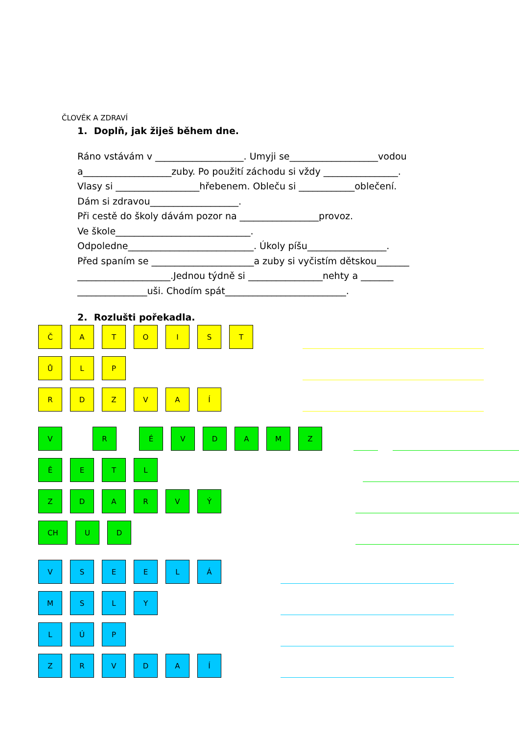ČLOVĚK A ZDRAVÍ
1. Doplň, jak žiješ během dne.
Ráno vstávám v ___________________. Umyji se___________________vodou
a___________________zuby. Po použití záchodu si vždy ________________.
Vlasy si __________________hřebenem. Obleču si ____________oblečení.
Dám si zdravou___________________.
Při cestě do školy dávám pozor na _________________provoz.
Ve škole_____________________________.
Odpoledne___________________________. Úkoly píšu_________________.
Před spaním se ______________________a zuby si vyčistím dětskou_______
____________________.Jednou týdně si ________________nehty a _______
_______________uši. Chodím spát__________________________.
2. Rozlušti pořekadla.
Č A T O I S T
Ů L P
R D Z V A Í
V R É V D A M Z
Ě E T L
Z D A R V Ý
CH U D
V S E E L Á
M S L Y
L Ú P
Z R V D A Í